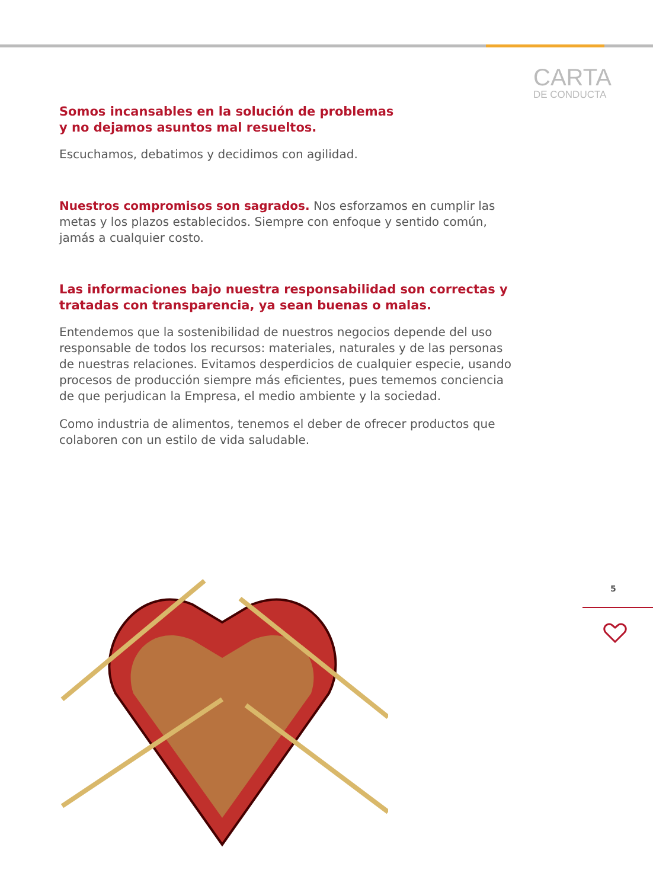CARTA
DE CONDUCTA
Somos incansables en la solución de problemas
y no dejamos asuntos mal resueltos.
Escuchamos, debatimos y decidimos con agilidad.
Nuestros compromisos son sagrados. Nos esforzamos en cumplir las metas y los plazos establecidos. Siempre con enfoque y sentido común, jamás a cualquier costo.
Las informaciones bajo nuestra responsabilidad son correctas y tratadas con transparencia, ya sean buenas o malas.
Entendemos que la sostenibilidad de nuestros negocios depende del uso responsable de todos los recursos: materiales, naturales y de las personas de nuestras relaciones. Evitamos desperdicios de cualquier especie, usando procesos de producción siempre más eficientes, pues tememos conciencia de que perjudican la Empresa, el medio ambiente y la sociedad.
Como industria de alimentos, tenemos el deber de ofrecer productos que colaboren con un estilo de vida saludable.
5